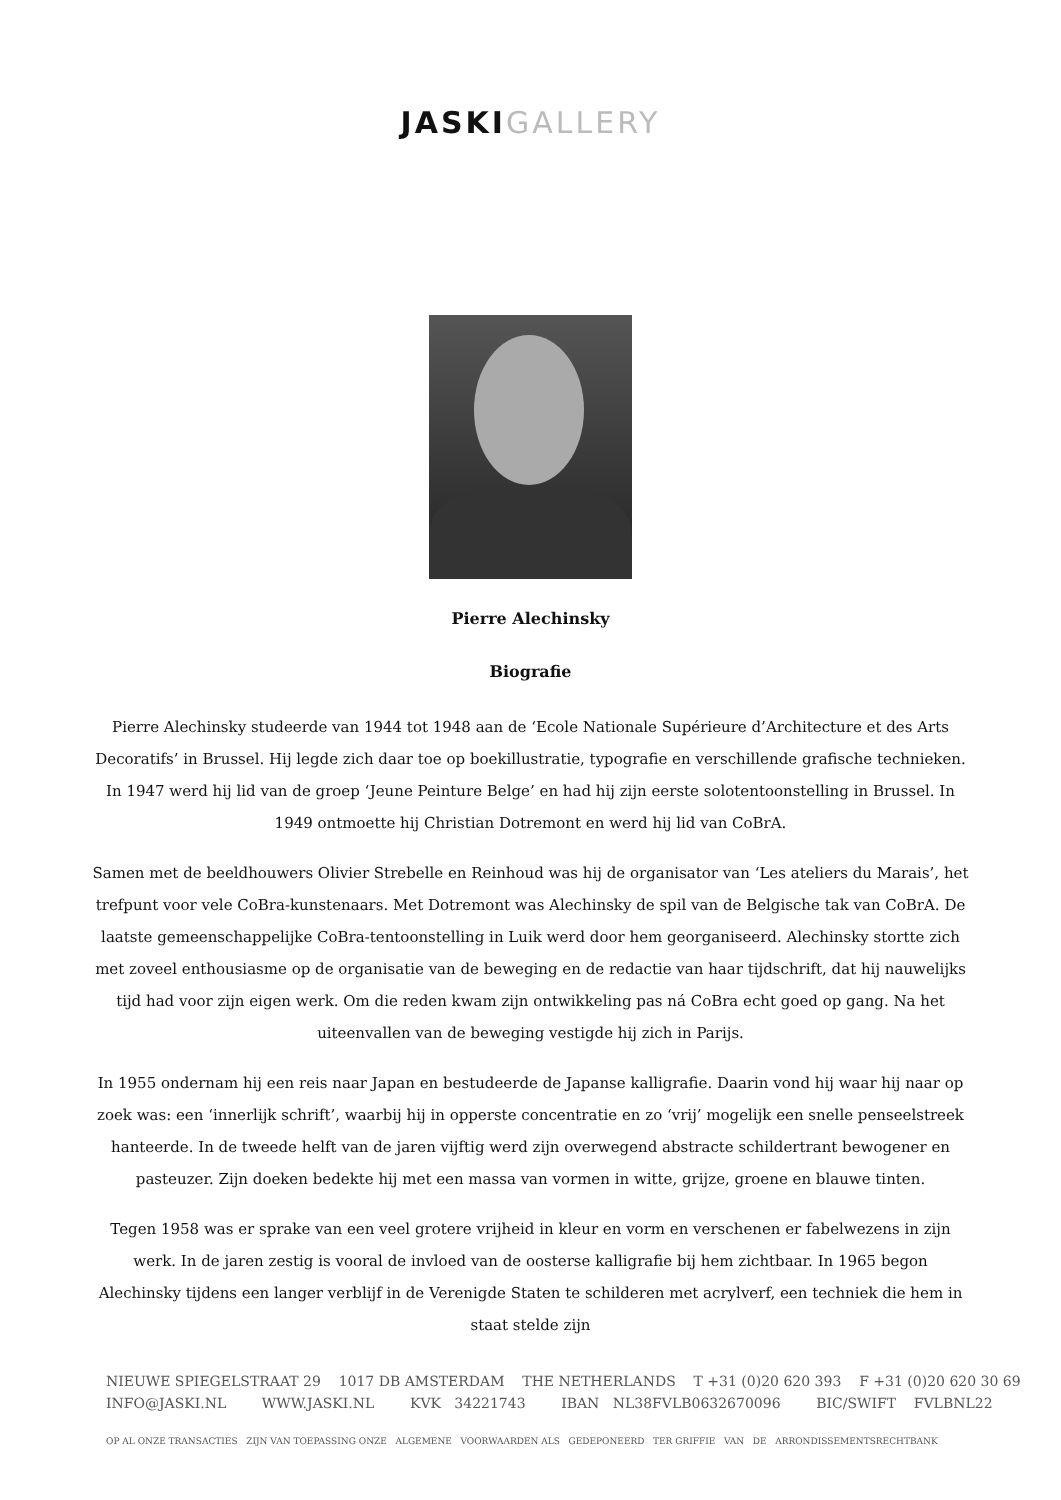JASKI GALLERY
Pierre Alechinsky
Biografie
Pierre Alechinsky studeerde van 1944 tot 1948 aan de ‘Ecole Nationale Supérieure d’Architecture et des Arts Decoratifs’ in Brussel. Hij legde zich daar toe op boekillustratie, typografie en verschillende grafische technieken. In 1947 werd hij lid van de groep ‘Jeune Peinture Belge’ en had hij zijn eerste solotentoonstelling in Brussel. In 1949 ontmoette hij Christian Dotremont en werd hij lid van CoBrA.
Samen met de beeldhouwers Olivier Strebelle en Reinhoud was hij de organisator van ‘Les ateliers du Marais’, het trefpunt voor vele CoBra-kunstenaars. Met Dotremont was Alechinsky de spil van de Belgische tak van CoBrA. De laatste gemeenschappelijke CoBra-tentoonstelling in Luik werd door hem georganiseerd. Alechinsky stortte zich met zoveel enthousiasme op de organisatie van de beweging en de redactie van haar tijdschrift, dat hij nauwelijks tijd had voor zijn eigen werk. Om die reden kwam zijn ontwikkeling pas ná CoBra echt goed op gang. Na het uiteenvallen van de beweging vestigde hij zich in Parijs.
In 1955 ondernam hij een reis naar Japan en bestudeerde de Japanse kalligrafie. Daarin vond hij waar hij naar op zoek was: een ‘innerlijk schrift’, waarbij hij in opperste concentratie en zo ‘vrij’ mogelijk een snelle penseelstreek hanteerde. In de tweede helft van de jaren vijftig werd zijn overwegend abstracte schildertrant bewogener en pasteuzer. Zijn doeken bedekte hij met een massa van vormen in witte, grijze, groene en blauwe tinten.
Tegen 1958 was er sprake van een veel grotere vrijheid in kleur en vorm en verschenen er fabelwezens in zijn werk. In de jaren zestig is vooral de invloed van de oosterse kalligrafie bij hem zichtbaar. In 1965 begon Alechinsky tijdens een langer verblijf in de Verenigde Staten te schilderen met acrylverf, een techniek die hem in staat stelde zijn
NIEUWE SPIEGELSTRAAT 29 1017 DB AMSTERDAM THE NETHERLANDS T +31 (0)20 620 393 F +31 (0)20 620 30 69 INFO@JASKI.NL WWW.JASKI.NL KVK 34221743 IBAN NL38FVLB0632670096 BIC/SWIFT FVLBNL22
OP AL ONZE TRANSACTIES ZIJN VAN TOEPASSING ONZE ALGEMENE VOORWAARDEN ALS GEDEPONEERD TER GRIFFIE VAN DE ARRONDISSEMENTSRECHTBANK